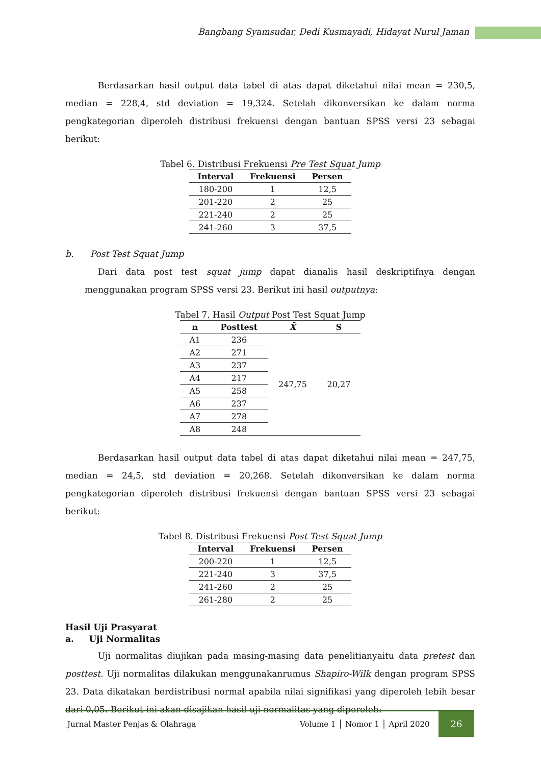Bangbang Syamsudar, Dedi Kusmayadi, Hidayat Nurul Jaman
Berdasarkan hasil output data tabel di atas dapat diketahui nilai mean = 230,5, median = 228,4, std deviation = 19,324. Setelah dikonversikan ke dalam norma pengkategorian diperoleh distribusi frekuensi dengan bantuan SPSS versi 23 sebagai berikut:
Tabel 6. Distribusi Frekuensi Pre Test Squat Jump
| Interval | Frekuensi | Persen |
| --- | --- | --- |
| 180-200 | 1 | 12,5 |
| 201-220 | 2 | 25 |
| 221-240 | 2 | 25 |
| 241-260 | 3 | 37,5 |
b. Post Test Squat Jump
Dari data post test squat jump dapat dianalis hasil deskriptifnya dengan menggunakan program SPSS versi 23. Berikut ini hasil outputnya:
Tabel 7. Hasil Output Post Test Squat Jump
| n | Posttest | X̄ | S |
| --- | --- | --- | --- |
| A1 | 236 | 247,75 | 20,27 |
| A2 | 271 | | |
| A3 | 237 | | |
| A4 | 217 | | |
| A5 | 258 | | |
| A6 | 237 | | |
| A7 | 278 | | |
| A8 | 248 | | |
Berdasarkan hasil output data tabel di atas dapat diketahui nilai mean = 247,75, median = 24,5, std deviation = 20,268. Setelah dikonversikan ke dalam norma pengkategorian diperoleh distribusi frekuensi dengan bantuan SPSS versi 23 sebagai berikut:
Tabel 8. Distribusi Frekuensi Post Test Squat Jump
| Interval | Frekuensi | Persen |
| --- | --- | --- |
| 200-220 | 1 | 12,5 |
| 221-240 | 3 | 37,5 |
| 241-260 | 2 | 25 |
| 261-280 | 2 | 25 |
Hasil Uji Prasyarat
a. Uji Normalitas
Uji normalitas diujikan pada masing-masing data penelitianyaitu data pretest dan posttest. Uji normalitas dilakukan menggunakanrumus Shapiro-Wilk dengan program SPSS 23. Data dikatakan berdistribusi normal apabila nilai signifikasi yang diperoleh lebih besar dari 0,05. Berikut ini akan disajikan hasil uji normalitas yang diperoleh:
Jurnal Master Penjas & Olahraga Volume 1 │ Nomor 1 │ April 2020
26